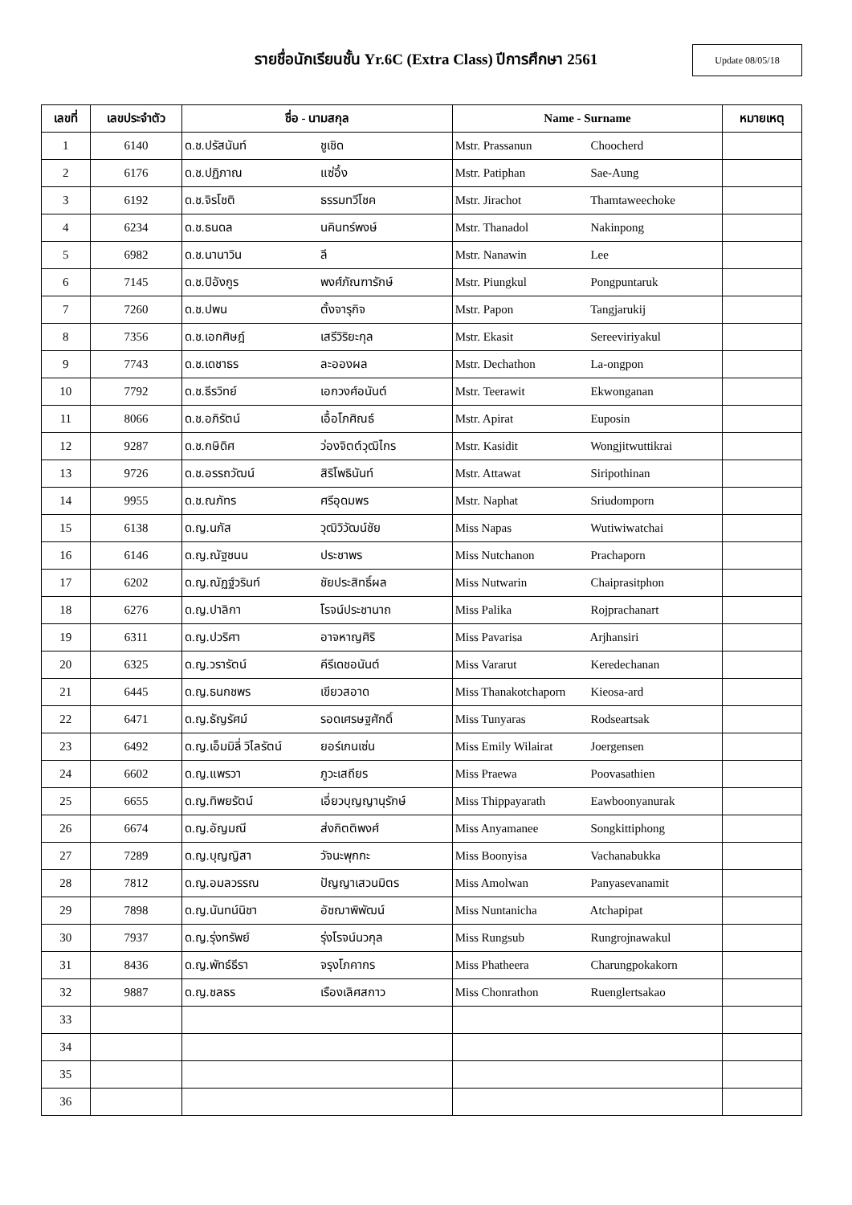รายชื่อนักเรียนชั้น Yr.6C (Extra Class) ปีการศึกษา 2561
Update 08/05/18
| เลขที่ | เลขประจำตัว | ชื่อ - นามสกุล | Name - Surname | หมายเหตุ |
| --- | --- | --- | --- | --- |
| 1 | 6140 | ด.ช.ปรัสนันท์ ชูเชิด | Mstr. Prassanun Choocherd | |
| 2 | 6176 | ด.ช.ปฏิภาณ แซ่อึ้ง | Mstr. Patiphan Sae-Aung | |
| 3 | 6192 | ด.ช.จิรโชติ ธรรมทวีโชค | Mstr. Jirachot Thamtaweechoke | |
| 4 | 6234 | ด.ช.ธนดล นคินทร์พงษ์ | Mstr. Thanadol Nakinpong | |
| 5 | 6982 | ด.ช.นานาวิน ลี | Mstr. Nanawin Lee | |
| 6 | 7145 | ด.ช.ปิอังกูร พงศ์ภัณฑารักษ์ | Mstr. Piungkul Pongpuntaruk | |
| 7 | 7260 | ด.ช.ปพน ตั้งจารุกิจ | Mstr. Papon Tangjarukij | |
| 8 | 7356 | ด.ช.เอกศิษฎ์ เสรีวิริยะกุล | Mstr. Ekasit Sereeviriyakul | |
| 9 | 7743 | ด.ช.เดชาธร ละอองผล | Mstr. Dechathon La-ongpon | |
| 10 | 7792 | ด.ช.ธีรวิทย์ เอกวงศ์อนันต์ | Mstr. Teerawit Ekwonganan | |
| 11 | 8066 | ด.ช.อภิรัตน์ เอื้อโภศิณธ์ | Mstr. Apirat Euposin | |
| 12 | 9287 | ด.ช.กษิดิศ ว่องจิตต์วุฒิไกร | Mstr. Kasidit Wongjitwuttikrai | |
| 13 | 9726 | ด.ช.อรรถวัฒน์ สิริโพธินันท์ | Mstr. Attawat Siripothinan | |
| 14 | 9955 | ด.ช.ณภัทร ศรีอุดมพร | Mstr. Naphat Sriudomporn | |
| 15 | 6138 | ด.ญ.นภัส วุฒิวิวัฒน์ชัย | Miss Napas Wutiwiwatchai | |
| 16 | 6146 | ด.ญ.ณัฐชนน ประชาพร | Miss Nutchanon Prachaporn | |
| 17 | 6202 | ด.ญ.ณัฏฐ์วรินท์ ชัยประสิทธิ์ผล | Miss Nutwarin Chaiprasitphon | |
| 18 | 6276 | ด.ญ.ปาลิกา โรจน์ประชานาถ | Miss Palika Rojprachanart | |
| 19 | 6311 | ด.ญ.ปวริศา อาจหาญศิริ | Miss Pavarisa Arjhansiri | |
| 20 | 6325 | ด.ญ.วรารัตน์ คีรีเดชอนันต์ | Miss Vararut Keredechanan | |
| 21 | 6445 | ด.ญ.ธนกชพร เขียวสอาด | Miss Thanakotchaporn Kieosa-ard | |
| 22 | 6471 | ด.ญ.ธัญรัศม์ รอดเศรษฐศักดิ์ | Miss Tunyaras Rodseartsak | |
| 23 | 6492 | ด.ญ.เอ็มมิลี่ วิไลรัตน์ ยอร์เกนเซ่น | Miss Emily Wilairat Joergensen | |
| 24 | 6602 | ด.ญ.แพรวา ภูวะเสถียร | Miss Praewa Poovasathien | |
| 25 | 6655 | ด.ญ.ทิพยรัตน์ เอี่ยวบุญญานุรักษ์ | Miss Thippayarath Eawboonyanurak | |
| 26 | 6674 | ด.ญ.อัญมณี ส่งกิตติพงศ์ | Miss Anyamanee Songkittiphong | |
| 27 | 7289 | ด.ญ.บุญญิสา วัจนะพุกกะ | Miss Boonyisa Vachanabukka | |
| 28 | 7812 | ด.ญ.อมลวรรณ ปัญญาเสวนมิตร | Miss Amolwan Panyasevanamit | |
| 29 | 7898 | ด.ญ.นันทน์นิชา อัชฌาพิพัฒน์ | Miss Nuntanicha Atchapipat | |
| 30 | 7937 | ด.ญ.รุ่งทรัพย์ รุ่งโรจน์นวกุล | Miss Rungsub Rungrojnawakul | |
| 31 | 8436 | ด.ญ.พัทธ์ธีรา จรุงโภคากร | Miss Phatheera Charungpokakorn | |
| 32 | 9887 | ด.ญ.ชลธร เรืองเลิศสกาว | Miss Chonrathon Ruenglertsakao | |
| 33 | | | | |
| 34 | | | | |
| 35 | | | | |
| 36 | | | | |